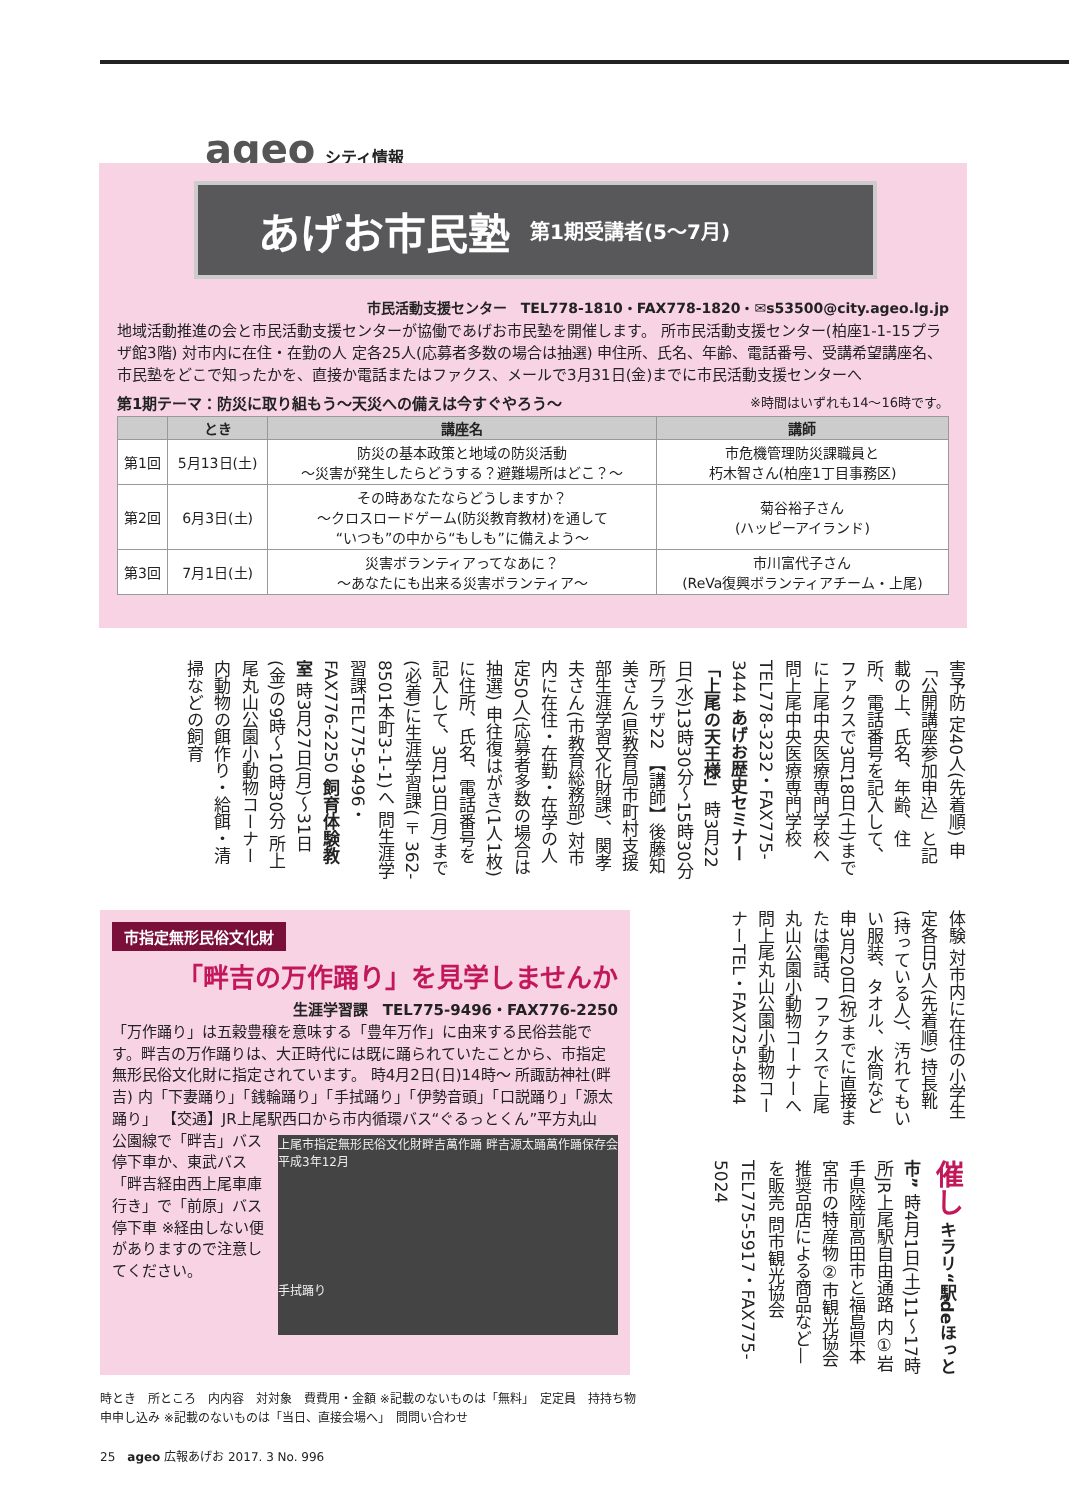ageo シティ情報
あげお市民塾 第1期受講者(5〜7月)
市民活動支援センター　TEL778-1810・FAX778-1820・✉s53500@city.ageo.lg.jp
地域活動推進の会と市民活動支援センターが協働であげお市民塾を開催します。 所市民活動支援センター(柏座1-1-15プラザ館3階) 対市内に在住・在勤の人 定各25人(応募者多数の場合は抽選) 申住所、氏名、年齢、電話番号、受講希望講座名、市民塾をどこで知ったかを、直接か電話またはファクス、メールで3月31日(金)までに市民活動支援センターへ
第1期テーマ：防災に取り組もう〜天災への備えは今すぐやろう〜 ※時間はいずれも14〜16時です。
| | とき | 講座名 | 講師 |
| --- | --- | --- | --- |
| 第1回 | 5月13日(土) | 防災の基本政策と地域の防災活動 〜災害が発生したらどうする？避難場所はどこ？〜 | 市危機管理防災課職員と 朽木智さん(柏座1丁目事務区) |
| 第2回 | 6月3日(土) | その時あなたならどうしますか？ 〜クロスロードゲーム(防災教育教材)を通して “いつも”の中から“もしも”に備えよう〜 | 菊谷裕子さん (ハッピーアイランド) |
| 第3回 | 7月1日(土) | 災害ボランティアってなあに？ 〜あなたにも出来る災害ボランティア〜 | 市川富代子さん (ReVa復興ボランティアチーム・上尾) |
害予防 定40人(先着順) 申「公開講座参加申込」と記載の上、氏名、年齢、住所、電話番号を記入して、ファクスで3月18日(土)までに上尾中央医療専門学校へ 問上尾中央医療専門学校TEL778-3232・FAX775-3444 あげお歴史セミナー「上尾の天王様」 時3月22日(水)13時30分〜15時30分 所プラザ22 【講師】後藤知美さん(県教育局市町村支援部生涯学習文化財課)、関孝夫さん(市教育総務部) 対市内に在住・在勤・在学の人 定50人(応募者多数の場合は抽選) 申往復はがき(1人1枚)に住所、氏名、電話番号を記入して、3月13日(月)まで(必着)に生涯学習課(〒362-8501本町3-1-1)へ 問生涯学習課TEL775-9496・FAX776-2250 飼育体験教室 時3月27日(月)〜31日(金)の9時〜10時30分 所上尾丸山公園小動物コーナー 内動物の餌作り・給餌・清掃などの飼育
市指定無形民俗文化財
「畔吉の万作踊り」を見学しませんか
生涯学習課　TEL775-9496・FAX776-2250
「万作踊り」は五穀豊穣を意味する「豊年万作」に由来する民俗芸能です。畔吉の万作踊りは、大正時代には既に踊られていたことから、市指定無形民俗文化財に指定されています。 時4月2日(日)14時〜 所諏訪神社(畔吉) 内「下妻踊り」「銭輪踊り」「手拭踊り」「伊勢音頭」「口説踊り」「源太踊り」 【交通】JR上尾駅西口から市内循環バス“ぐるっとくん”平方丸山
上尾市指定無形民俗文化財畔吉萬作踊 畔吉源太踊萬作踊保存会 平成3年12月
手拭踊り
公園線で「畔吉」バス停下車か、東武バス「畔吉経由西上尾車庫行き」で「前原」バス停下車 ※経由しない便がありますので注意してください。
体験 対市内に在住の小学生 定各日5人(先着順) 持長靴(持っている人)、汚れてもいい服装、タオル、水筒など 申3月20日(祝)までに直接または電話、ファクスで上尾丸山公園小動物コーナーへ 問上尾丸山公園小動物コーナーTEL・FAX725-4844
催し キラリ“駅deほっと市” 時4月1日(土)11〜17時 所JR上尾駅自由通路 内①岩手県陸前高田市と福島県本宮市の特産物②市観光協会推奨品店による商品など—を販売 問市観光協会TEL775-5917・FAX775-5024
時とき　所ところ　内内容　対対象　費費用・金額 ※記載のないものは「無料」　定定員　持持ち物
申申し込み ※記載のないものは「当日、直接会場へ」　問問い合わせ
25　ageo 広報あげお 2017. 3 No. 996